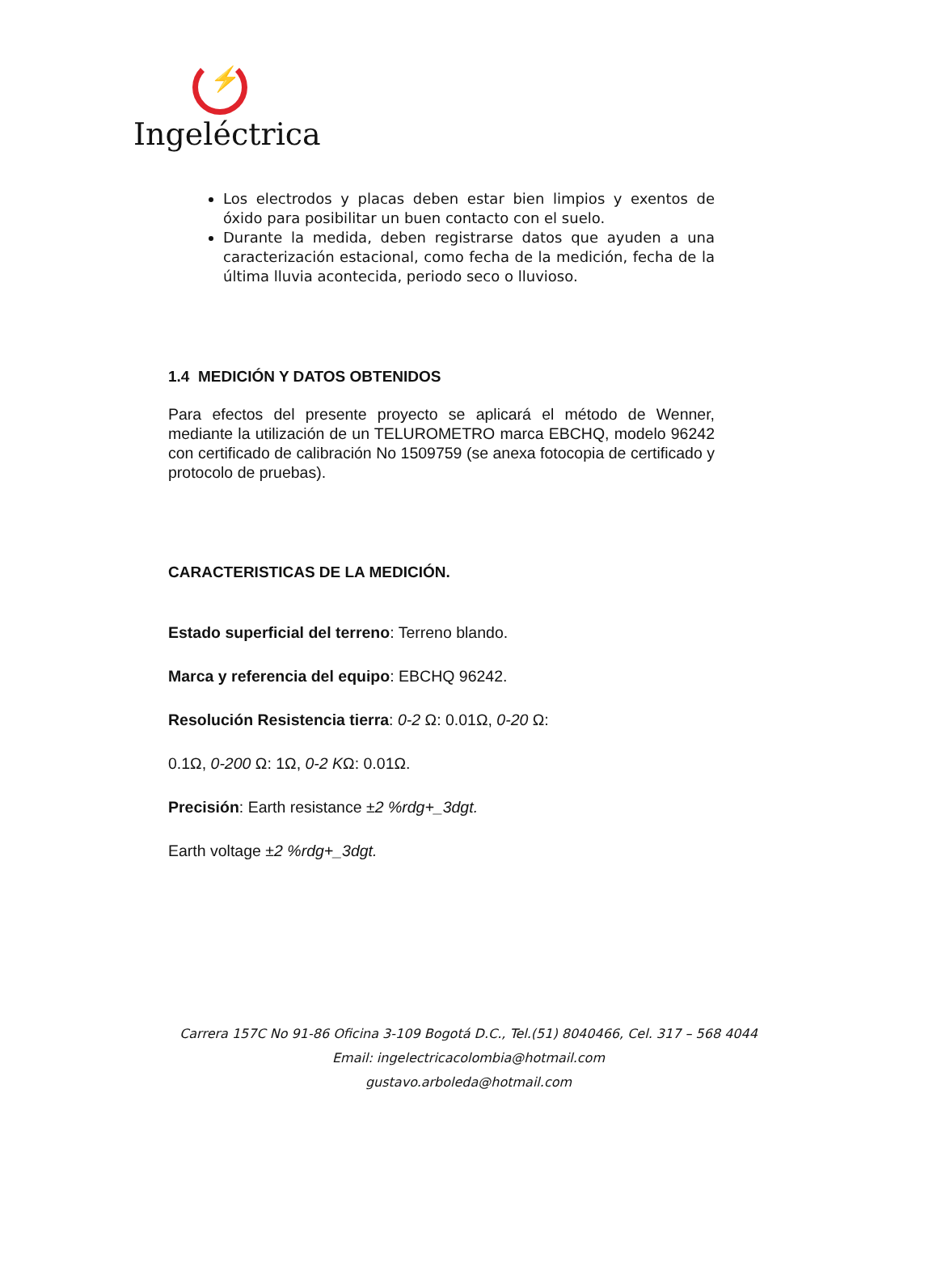⚡
Ingeléctrica
Los electrodos y placas deben estar bien limpios y exentos de óxido para posibilitar un buen contacto con el suelo.
Durante la medida, deben registrarse datos que ayuden a una caracterización estacional, como fecha de la medición, fecha de la última lluvia acontecida, periodo seco o lluvioso.
1.4 MEDICIÓN Y DATOS OBTENIDOS
Para efectos del presente proyecto se aplicará el método de Wenner, mediante la utilización de un TELUROMETRO marca EBCHQ, modelo 96242 con certificado de calibración No 1509759 (se anexa fotocopia de certificado y protocolo de pruebas).
CARACTERISTICAS DE LA MEDICIÓN.
Estado superficial del terreno: Terreno blando.
Marca y referencia del equipo: EBCHQ 96242.
Resolución Resistencia tierra: 0-2 Ω: 0.01Ω, 0-20 Ω:
0.1Ω, 0-200 Ω: 1Ω, 0-2 KΩ: 0.01Ω.
Precisión: Earth resistance ±2 %rdg+_3dgt.
Earth voltage ±2 %rdg+_3dgt.
Carrera 157C No 91-86 Oficina 3-109 Bogotá D.C., Tel.(51) 8040466, Cel. 317 – 568 4044
Email: ingelectricacolombia@hotmail.com
gustavo.arboleda@hotmail.com